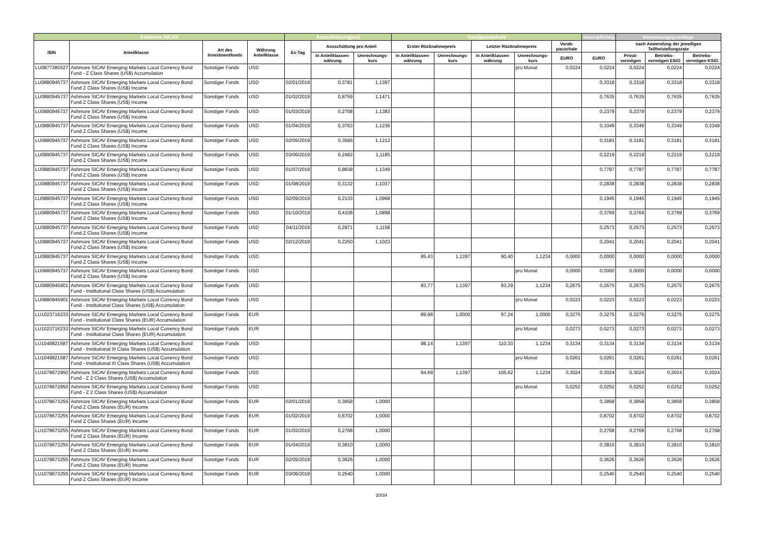| Ashmore SICAV | | | | Ausschüttung(en) | | | Vorabpauschale | | | | | steuerpflichtig | Bemessungsgrundlage | | |
| --- | --- | --- | --- | --- | --- | --- | --- | --- | --- | --- | --- | --- | --- | --- | --- |
| ISIN | Anteilklasse | Art des Investmentfonds | Währung Anteilklasse | Ex-Tag | Ausschüttung pro Anteil | | Erster Rücknahmepreis | | Letzter Rücknahmepreis | | Vorab-pauschale | | nach Anwendung der jeweiligen Teilfreistellungsrate | | |
| | | | | | in Anteilklassen-währung | Umrechnungs-kurs | in Anteilklassen-währung | Umrechnungs-kurs | in Anteilklassen-währung | Umrechnungs-kurs | EURO | EURO | Privat-vermögen | Betriebs-vermögen EStG | Betriebs-vermögen KStG |
| LU0877285527 | Ashmore SICAV Emerging Markets Local Currency Bond Fund - Z Class Shares (US$) Accumulation | Sonstiger Fonds | USD | | | | | | | pro Monat | 0,0224 | 0,0224 | 0,0224 | 0,0224 | 0,0224 |
| LU0880945737 | Ashmore SICAV Emerging Markets Local Currency Bond Fund Z Class Shares (US$) Income | Sonstiger Fonds | USD | 02/01/2019 | 0,3781 | 1,1397 | | | | | | 0,3318 | 0,3318 | 0,3318 | 0,3318 |
| LU0880945737 | Ashmore SICAV Emerging Markets Local Currency Bond Fund Z Class Shares (US$) Income | Sonstiger Fonds | USD | 01/02/2019 | 0,8759 | 1,1471 | | | | | | 0,7635 | 0,7635 | 0,7635 | 0,7635 |
| LU0880945737 | Ashmore SICAV Emerging Markets Local Currency Bond Fund Z Class Shares (US$) Income | Sonstiger Fonds | USD | 01/03/2019 | 0,2708 | 1,1383 | | | | | | 0,2379 | 0,2379 | 0,2379 | 0,2379 |
| LU0880945737 | Ashmore SICAV Emerging Markets Local Currency Bond Fund Z Class Shares (US$) Income | Sonstiger Fonds | USD | 01/04/2019 | 0,3763 | 1,1236 | | | | | | 0,3349 | 0,3349 | 0,3349 | 0,3349 |
| LU0880945737 | Ashmore SICAV Emerging Markets Local Currency Bond Fund Z Class Shares (US$) Income | Sonstiger Fonds | USD | 02/05/2019 | 0,3566 | 1,1212 | | | | | | 0,3181 | 0,3181 | 0,3181 | 0,3181 |
| LU0880945737 | Ashmore SICAV Emerging Markets Local Currency Bond Fund Z Class Shares (US$) Income | Sonstiger Fonds | USD | 03/06/2019 | 0,2482 | 1,1185 | | | | | | 0,2219 | 0,2219 | 0,2219 | 0,2219 |
| LU0880945737 | Ashmore SICAV Emerging Markets Local Currency Bond Fund Z Class Shares (US$) Income | Sonstiger Fonds | USD | 01/07/2019 | 0,8838 | 1,1349 | | | | | | 0,7787 | 0,7787 | 0,7787 | 0,7787 |
| LU0880945737 | Ashmore SICAV Emerging Markets Local Currency Bond Fund Z Class Shares (US$) Income | Sonstiger Fonds | USD | 01/08/2019 | 0,3132 | 1,1037 | | | | | | 0,2838 | 0,2838 | 0,2838 | 0,2838 |
| LU0880945737 | Ashmore SICAV Emerging Markets Local Currency Bond Fund Z Class Shares (US$) Income | Sonstiger Fonds | USD | 02/09/2019 | 0,2133 | 1,0968 | | | | | | 0,1945 | 0,1945 | 0,1945 | 0,1945 |
| LU0880945737 | Ashmore SICAV Emerging Markets Local Currency Bond Fund Z Class Shares (US$) Income | Sonstiger Fonds | USD | 01/10/2019 | 0,4108 | 1,0898 | | | | | | 0,3769 | 0,3769 | 0,3769 | 0,3769 |
| LU0880945737 | Ashmore SICAV Emerging Markets Local Currency Bond Fund Z Class Shares (US$) Income | Sonstiger Fonds | USD | 04/11/2019 | 0,2871 | 1,1158 | | | | | | 0,2573 | 0,2573 | 0,2573 | 0,2573 |
| LU0880945737 | Ashmore SICAV Emerging Markets Local Currency Bond Fund Z Class Shares (US$) Income | Sonstiger Fonds | USD | 02/12/2019 | 0,2250 | 1,1023 | | | | | | 0,2041 | 0,2041 | 0,2041 | 0,2041 |
| LU0880945737 | Ashmore SICAV Emerging Markets Local Currency Bond Fund Z Class Shares (US$) Income | Sonstiger Fonds | USD | | | | 85,43 | 1,1397 | 90,40 | 1,1234 | 0,0000 | 0,0000 | 0,0000 | 0,0000 | 0,0000 |
| LU0880945737 | Ashmore SICAV Emerging Markets Local Currency Bond Fund Z Class Shares (US$) Income | Sonstiger Fonds | USD | | | | | | | pro Monat | 0,0000 | 0,0000 | 0,0000 | 0,0000 | 0,0000 |
| LU0880945901 | Ashmore SICAV Emerging Markets Local Currency Bond Fund - Institutional Class Shares (US$) Accumulation | Sonstiger Fonds | USD | | | | 83,77 | 1,1397 | 93,29 | 1,1234 | 0,2675 | 0,2675 | 0,2675 | 0,2675 | 0,2675 |
| LU0880945901 | Ashmore SICAV Emerging Markets Local Currency Bond Fund - Institutional Class Shares (US$) Accumulation | Sonstiger Fonds | USD | | | | | | | pro Monat | 0,0223 | 0,0223 | 0,0223 | 0,0223 | 0,0223 |
| LU1023716233 | Ashmore SICAV Emerging Markets Local Currency Bond Fund - Institutional Class Shares (EUR) Accumulation | Sonstiger Fonds | EUR | | | | 89,98 | 1,0000 | 97,24 | 1,0000 | 0,3275 | 0,3275 | 0,3275 | 0,3275 | 0,3275 |
| LU1023716233 | Ashmore SICAV Emerging Markets Local Currency Bond Fund - Institutional Class Shares (EUR) Accumulation | Sonstiger Fonds | EUR | | | | | | | pro Monat | 0,0273 | 0,0273 | 0,0273 | 0,0273 | 0,0273 |
| LU1049821587 | Ashmore SICAV Emerging Markets Local Currency Bond Fund - Institutional III Class Shares (US$) Accumulation | Sonstiger Fonds | USD | | | | 98,14 | 1,1397 | 110,33 | 1,1234 | 0,3134 | 0,3134 | 0,3134 | 0,3134 | 0,3134 |
| LU1049821587 | Ashmore SICAV Emerging Markets Local Currency Bond Fund - Institutional III Class Shares (US$) Accumulation | Sonstiger Fonds | USD | | | | | | | pro Monat | 0,0261 | 0,0261 | 0,0261 | 0,0261 | 0,0261 |
| LU1078672950 | Ashmore SICAV Emerging Markets Local Currency Bond Fund - Z 2 Class Shares (US$) Accumulation | Sonstiger Fonds | USD | | | | 94,69 | 1,1397 | 105,62 | 1,1234 | 0,3024 | 0,3024 | 0,3024 | 0,3024 | 0,3024 |
| LU1078672950 | Ashmore SICAV Emerging Markets Local Currency Bond Fund - Z 2 Class Shares (US$) Accumulation | Sonstiger Fonds | USD | | | | | | | pro Monat | 0,0252 | 0,0252 | 0,0252 | 0,0252 | 0,0252 |
| LU1078673255 | Ashmore SICAV Emerging Markets Local Currency Bond Fund Z Class Shares (EUR) Income | Sonstiger Fonds | EUR | 02/01/2019 | 0,3858 | 1,0000 | | | | | | 0,3858 | 0,3858 | 0,3858 | 0,3858 |
| LU1078673255 | Ashmore SICAV Emerging Markets Local Currency Bond Fund Z Class Shares (EUR) Income | Sonstiger Fonds | EUR | 01/02/2019 | 0,8702 | 1,0000 | | | | | | 0,8702 | 0,8702 | 0,8702 | 0,8702 |
| LU1078673255 | Ashmore SICAV Emerging Markets Local Currency Bond Fund Z Class Shares (EUR) Income | Sonstiger Fonds | EUR | 01/03/2019 | 0,2768 | 1,0000 | | | | | | 0,2768 | 0,2768 | 0,2768 | 0,2768 |
| LU1078673255 | Ashmore SICAV Emerging Markets Local Currency Bond Fund Z Class Shares (EUR) Income | Sonstiger Fonds | EUR | 01/04/2019 | 0,3810 | 1,0000 | | | | | | 0,3810 | 0,3810 | 0,3810 | 0,3810 |
| LU1078673255 | Ashmore SICAV Emerging Markets Local Currency Bond Fund Z Class Shares (EUR) Income | Sonstiger Fonds | EUR | 02/05/2019 | 0,3626 | 1,0000 | | | | | | 0,3626 | 0,3626 | 0,3626 | 0,3626 |
| LU1078673255 | Ashmore SICAV Emerging Markets Local Currency Bond Fund Z Class Shares (EUR) Income | Sonstiger Fonds | EUR | 03/06/2019 | 0,2540 | 1,0000 | | | | | | 0,2540 | 0,2540 | 0,2540 | 0,2540 |
20/34